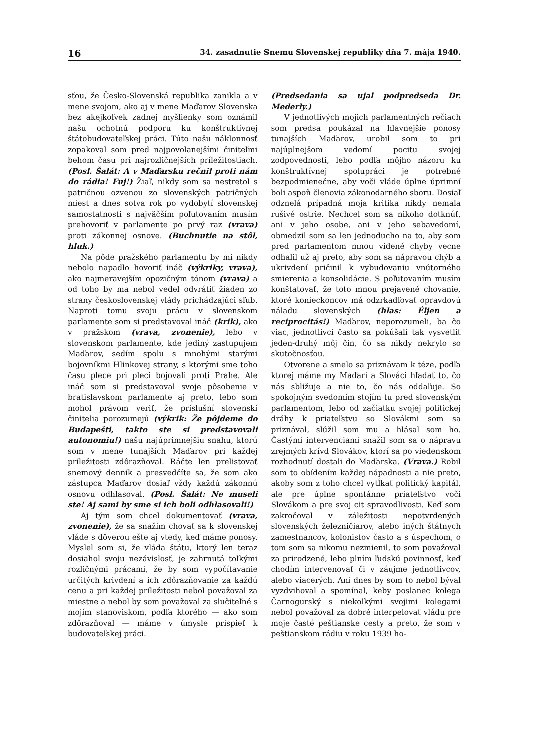16 34. zasadnutie Snemu Slovenskej republiky dňa 7. mája 1940.
sťou, že Česko-Slovenská republika zanikla a v mene svojom, ako aj v mene Maďarov Slovenska bez akejkoľvek zadnej myšlienky som oznámil našu ochotnú podporu ku konštruktívnej štátobudovateľskej práci. Túto našu náklonnosť zopakoval som pred najpovolanejšími činiteľmi behom času pri najrozličnejších príležitostiach. (Posl. Šalát: A v Maďarsku rečnil proti nám do rádia! Fuj!) Žiaľ, nikdy som sa nestretol s patričnou ozvenou zo slovenských patričných miest a dnes sotva rok po vydobytí slovenskej samostatnosti s najväčším poľutovaním musím prehovoriť v parlamente po prvý raz (vrava) proti zákonnej osnove. (Buchnutie na stôl, hluk.)
Na pôde pražského parlamentu by mi nikdy nebolo napadlo hovoriť ináč (výkriky, vrava), ako najmeravejším opozičným tónom (vrava) a od toho by ma nebol vedel odvrátiť žiaden zo strany československej vlády prichádzajúci sľub. Naproti tomu svoju prácu v slovenskom parlamente som si predstavoval ináč (krik), ako v pražskom (vrava, zvonenie), lebo v slovenskom parlamente, kde jediný zastupujem Maďarov, sedím spolu s mnohými starými bojovníkmi Hlinkovej strany, s ktorými sme toho času plece pri pleci bojovali proti Prahe. Ale ináč som si predstavoval svoje pôsobenie v bratislavskom parlamente aj preto, lebo som mohol právom veriť, že príslušní slovenskí činitelia porozumejú (výkrik: Že pôjdeme do Budapešti, takto ste si predstavovali autonomiu!) našu najúprimnejšiu snahu, ktorú som v mene tunajších Maďarov pri každej príležitosti zdôrazňoval. Ráčte len prelistovať snemový denník a presvedčíte sa, že som ako zástupca Maďarov dosiaľ vždy každú zákonnú osnovu odhlasoval. (Posl. Šalát: Ne museli ste! Aj sami by sme si ich boli odhlasovali!)
Aj tým som chcel dokumentovať (vrava, zvonenie), že sa snažím chovať sa k slovenskej vláde s dôverou ešte aj vtedy, keď máme ponosy. Myslel som si, že vláda štátu, ktorý len teraz dosiahol svoju nezávislosť, je zahrnutá toľkými rozličnými prácami, že by som vypočítavanie určitých krivdení a ich zdôrazňovanie za každú cenu a pri každej príležitosti nebol považoval za miestne a nebol by som považoval za slučiteľné s mojím stanoviskom, podľa ktorého — ako som zdôrazňoval — máme v úmysle prispieť k budovateľskej práci.
(Predsedania sa ujal podpredseda Dr. Mederly.)
V jednotlivých mojich parlamentných rečiach som predsa poukázal na hlavnejšie ponosy tunajších Maďarov, urobil som to pri najúplnejšom vedomí pocitu svojej zodpovednosti, lebo podľa môjho názoru ku konštruktívnej spolupráci je potrebné bezpodmienečne, aby voči vláde úplne úprimní boli aspoň členovia zákonodarného sboru. Dosiaľ odznelá prípadná moja kritika nikdy nemala rušivé ostrie. Nechcel som sa nikoho dotknúť, ani v jeho osobe, ani v jeho sebavedomí, obmedzil som sa len jednoducho na to, aby som pred parlamentom mnou videné chyby vecne odhalil už aj preto, aby som sa nápravou chýb a ukrivdení pričinil k vybudovaniu vnútorného smierenia a konsolidácie. S poľutovaním musím konštatovať, že toto mnou prejavené chovanie, ktoré konieckoncov má odzrkadľovať opravdovú náladu slovenských (hlas: Éljen a reciprocitás!) Maďarov, neporozumeli, ba čo viac, jednotlivci často sa pokúšali tak vysvetliť jeden-druhý môj čin, čo sa nikdy nekrylo so skutočnosťou.
Otvorene a smelo sa priznávam k téze, podľa ktorej máme my Maďari a Slováci hľadať to, čo nás sbližuje a nie to, čo nás oddaľuje. So spokojným svedomím stojím tu pred slovenským parlamentom, lebo od začiatku svojej politickej dráhy k priateľstvu so Slovákmi som sa priznával, slúžil som mu a hlásal som ho. Častými intervenciami snažil som sa o nápravu zrejmých krívd Slovákov, ktorí sa po viedenskom rozhodnutí dostali do Maďarska. (Vrava.) Robil som to obídením každej nápadnosti a nie preto, akoby som z toho chcel vytĺkať politický kapitál, ale pre úplne spontánne priateľstvo voči Slovákom a pre svoj cit spravodlivosti. Keď som zakročoval v záležitosti nepotvrdených slovenských železničiarov, alebo iných štátnych zamestnancov, kolonistov často a s úspechom, o tom som sa nikomu nezmienil, to som považoval za prirodzené, lebo plním ľudskú povinnosť, keď chodím intervenovať či v záujme jednotlivcov, alebo viacerých. Ani dnes by som to nebol býval vyzdvihoval a spomínal, keby poslanec kolega Čarnogurský s niekoľkými svojimi kolegami nebol považoval za dobré interpelovať vládu pre moje časté peštianske cesty a preto, že som v peštianskom rádiu v roku 1939 ho-